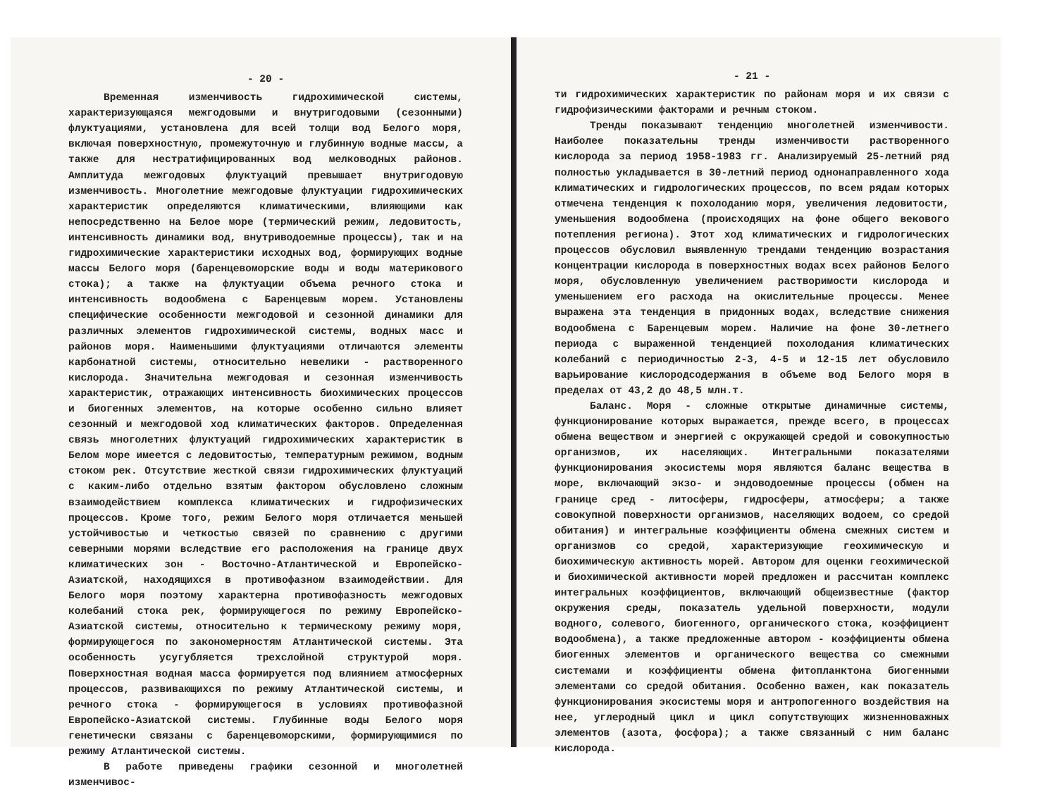- 20 -
Временная изменчивость гидрохимической системы, характеризующаяся межгодовыми и внутригодовыми (сезонными) флуктуациями, установлена для всей толщи вод Белого моря, включая поверхностную, промежуточную и глубинную водные массы, а также для нестратифицированных вод мелководных районов. Амплитуда межгодовых флуктуаций превышает внутригодовую изменчивость. Многолетние межгодовые флуктуации гидрохимических характеристик определяются климатическими, влияющими как непосредственно на Белое море (термический режим, ледовитость, интенсивность динамики вод, внутриводоемные процессы), так и на гидрохимические характеристики исходных вод, формирующих водные массы Белого моря (баренцевоморские воды и воды материкового стока); а также на флуктуации объема речного стока и интенсивность водообмена с Баренцевым морем. Установлены специфические особенности межгодовой и сезонной динамики для различных элементов гидрохимической системы, водных масс и районов моря. Наименьшими флуктуациями отличаются элементы карбонатной системы, относительно невелики - растворенного кислорода. Значительна межгодовая и сезонная изменчивость характеристик, отражающих интенсивность биохимических процессов и биогенных элементов, на которые особенно сильно влияет сезонный и межгодовой ход климатических факторов. Определенная связь многолетних флуктуаций гидрохимических характеристик в Белом море имеется с ледовитостью, температурным режимом, водным стоком рек. Отсутствие жесткой связи гидрохимических флуктуаций с каким-либо отдельно взятым фактором обусловлено сложным взаимодействием комплекса климатических и гидрофизических процессов. Кроме того, режим Белого моря отличается меньшей устойчивостью и четкостью связей по сравнению с другими северными морями вследствие его расположения на границе двух климатических зон - Восточно-Атлантической и Европейско-Азиатской, находящихся в противофазном взаимодействии. Для Белого моря поэтому характерна противофазность межгодовых колебаний стока рек, формирующегося по режиму Европейско-Азиатской системы, относительно к термическому режиму моря, формирующегося по закономерностям Атлантической системы. Эта особенность усугубляется трехслойной структурой моря. Поверхностная водная масса формируется под влиянием атмосферных процессов, развивающихся по режиму Атлантической системы, и речного стока - формирующегося в условиях противофазной Европейско-Азиатской системы. Глубинные воды Белого моря генетически связаны с баренцевоморскими, формирующимися по режиму Атлантической системы.
В работе приведены графики сезонной и многолетней изменчивос-
- 21 -
ти гидрохимических характеристик по районам моря и их связи с гидрофизическими факторами и речным стоком.
Тренды показывают тенденцию многолетней изменчивости. Наиболее показательны тренды изменчивости растворенного кислорода за период 1958-1983 гг. Анализируемый 25-летний ряд полностью укладывается в 30-летний период однонаправленного хода климатических и гидрологических процессов, по всем рядам которых отмечена тенденция к похолоданию моря, увеличения ледовитости, уменьшения водообмена (происходящих на фоне общего векового потепления региона). Этот ход климатических и гидрологических процессов обусловил выявленную трендами тенденцию возрастания концентрации кислорода в поверхностных водах всех районов Белого моря, обусловленную увеличением растворимости кислорода и уменьшением его расхода на окислительные процессы. Менее выражена эта тенденция в придонных водах, вследствие снижения водообмена с Баренцевым морем. Наличие на фоне 30-летнего периода с выраженной тенденцией похолодания климатических колебаний с периодичностью 2-3, 4-5 и 12-15 лет обусловило варьирование кислородсодержания в объеме вод Белого моря в пределах от 43,2 до 48,5 млн.т.
Баланс. Моря - сложные открытые динамичные системы, функционирование которых выражается, прежде всего, в процессах обмена веществом и энергией с окружающей средой и совокупностью организмов, их населяющих. Интегральными показателями функционирования экосистемы моря являются баланс вещества в море, включающий экзо- и эндоводоемные процессы (обмен на границе сред - литосферы, гидросферы, атмосферы; а также совокупной поверхности организмов, населяющих водоем, со средой обитания) и интегральные коэффициенты обмена смежных систем и организмов со средой, характеризующие геохимическую и биохимическую активность морей. Автором для оценки геохимической и биохимической активности морей предложен и рассчитан комплекс интегральных коэффициентов, включающий общеизвестные (фактор окружения среды, показатель удельной поверхности, модули водного, солевого, биогенного, органического стока, коэффициент водообмена), а также предложенные автором - коэффициенты обмена биогенных элементов и органического вещества со смежными системами и коэффициенты обмена фитопланктона биогенными элементами со средой обитания. Особенно важен, как показатель функционирования экосистемы моря и антропогенного воздействия на нее, углеродный цикл и цикл сопутствующих жизненноважных элементов (азота, фосфора); а также связанный с ним баланс кислорода.